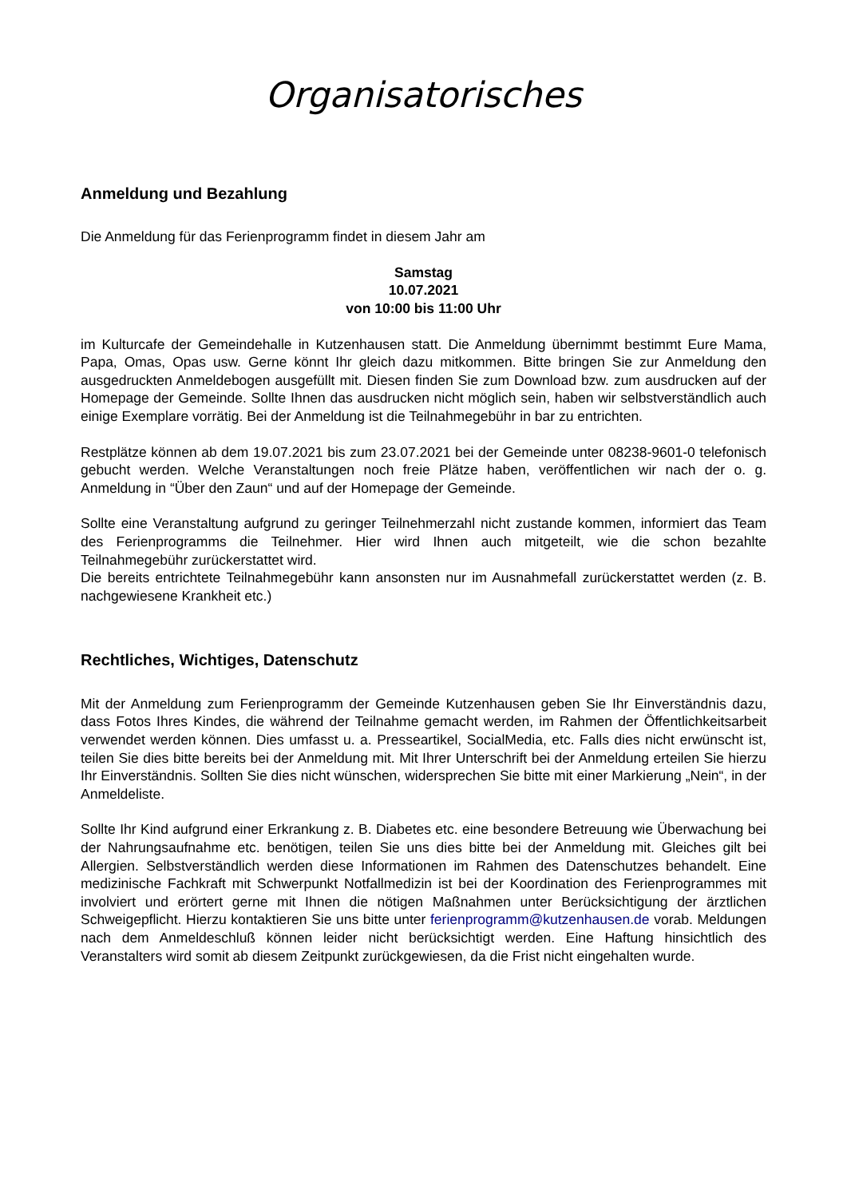Organisatorisches
Anmeldung und Bezahlung
Die Anmeldung für das Ferienprogramm findet in diesem Jahr am
Samstag
10.07.2021
von 10:00 bis 11:00 Uhr
im Kulturcafe der Gemeindehalle in Kutzenhausen statt. Die Anmeldung übernimmt bestimmt Eure Mama, Papa, Omas, Opas usw. Gerne könnt Ihr gleich dazu mitkommen. Bitte bringen Sie zur Anmeldung den ausgedruckten Anmeldebogen ausgefüllt mit. Diesen finden Sie zum Download bzw. zum ausdrucken auf der Homepage der Gemeinde. Sollte Ihnen das ausdrucken nicht möglich sein, haben wir selbstverständlich auch einige Exemplare vorrätig. Bei der Anmeldung ist die Teilnahmegebühr in bar zu entrichten.
Restplätze können ab dem 19.07.2021 bis zum 23.07.2021 bei der Gemeinde unter 08238-9601-0 telefonisch gebucht werden. Welche Veranstaltungen noch freie Plätze haben, veröffentlichen wir nach der o. g. Anmeldung in “Über den Zaun“ und auf der Homepage der Gemeinde.
Sollte eine Veranstaltung aufgrund zu geringer Teilnehmerzahl nicht zustande kommen, informiert das Team des Ferienprogramms die Teilnehmer. Hier wird Ihnen auch mitgeteilt, wie die schon bezahlte Teilnahmegebühr zurückerstattet wird.
Die bereits entrichtete Teilnahmegebühr kann ansonsten nur im Ausnahmefall zurückerstattet werden (z. B. nachgewiesene Krankheit etc.)
Rechtliches, Wichtiges, Datenschutz
Mit der Anmeldung zum Ferienprogramm der Gemeinde Kutzenhausen geben Sie Ihr Einverständnis dazu, dass Fotos Ihres Kindes, die während der Teilnahme gemacht werden, im Rahmen der Öffentlichkeitsarbeit verwendet werden können. Dies umfasst u. a. Presseartikel, SocialMedia, etc. Falls dies nicht erwünscht ist, teilen Sie dies bitte bereits bei der Anmeldung mit. Mit Ihrer Unterschrift bei der Anmeldung erteilen Sie hierzu Ihr Einverständnis. Sollten Sie dies nicht wünschen, widersprechen Sie bitte mit einer Markierung „Nein“, in der Anmeldeliste.
Sollte Ihr Kind aufgrund einer Erkrankung z. B. Diabetes etc. eine besondere Betreuung wie Überwachung bei der Nahrungsaufnahme etc. benötigen, teilen Sie uns dies bitte bei der Anmeldung mit. Gleiches gilt bei Allergien. Selbstverständlich werden diese Informationen im Rahmen des Datenschutzes behandelt. Eine medizinische Fachkraft mit Schwerpunkt Notfallmedizin ist bei der Koordination des Ferienprogrammes mit involviert und erörtert gerne mit Ihnen die nötigen Maßnahmen unter Berücksichtigung der ärztlichen Schweigepflicht. Hierzu kontaktieren Sie uns bitte unter ferienprogramm@kutzenhausen.de vorab. Meldungen nach dem Anmeldeschluß können leider nicht berücksichtigt werden. Eine Haftung hinsichtlich des Veranstalters wird somit ab diesem Zeitpunkt zurückgewiesen, da die Frist nicht eingehalten wurde.